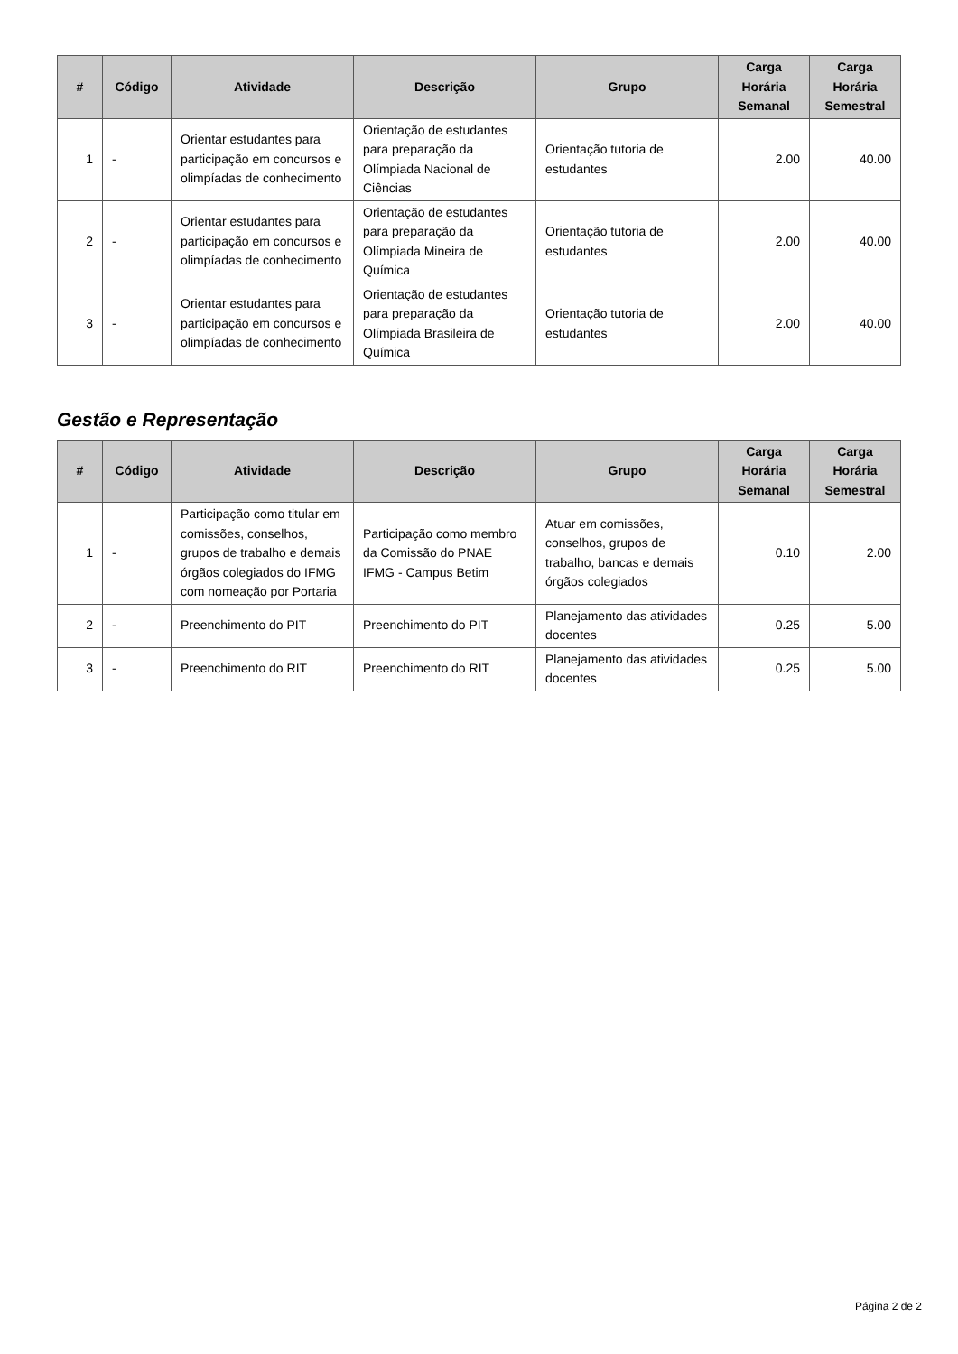| # | Código | Atividade | Descrição | Grupo | Carga Horária Semanal | Carga Horária Semestral |
| --- | --- | --- | --- | --- | --- | --- |
| 1 | - | Orientar estudantes para participação em concursos e olimpíadas de conhecimento | Orientação de estudantes para preparação da Olímpiada Nacional de Ciências | Orientação tutoria de estudantes | 2.00 | 40.00 |
| 2 | - | Orientar estudantes para participação em concursos e olimpíadas de conhecimento | Orientação de estudantes para preparação da Olímpiada Mineira de Química | Orientação tutoria de estudantes | 2.00 | 40.00 |
| 3 | - | Orientar estudantes para participação em concursos e olimpíadas de conhecimento | Orientação de estudantes para preparação da Olímpiada Brasileira de Química | Orientação tutoria de estudantes | 2.00 | 40.00 |
Gestão e Representação
| # | Código | Atividade | Descrição | Grupo | Carga Horária Semanal | Carga Horária Semestral |
| --- | --- | --- | --- | --- | --- | --- |
| 1 | - | Participação como titular em comissões, conselhos, grupos de trabalho e demais órgãos colegiados do IFMG com nomeação por Portaria | Participação como membro da Comissão do PNAE IFMG - Campus Betim | Atuar em comissões, conselhos, grupos de trabalho, bancas e demais órgãos colegiados | 0.10 | 2.00 |
| 2 | - | Preenchimento do PIT | Preenchimento do PIT | Planejamento das atividades docentes | 0.25 | 5.00 |
| 3 | - | Preenchimento do RIT | Preenchimento do RIT | Planejamento das atividades docentes | 0.25 | 5.00 |
Página 2 de 2